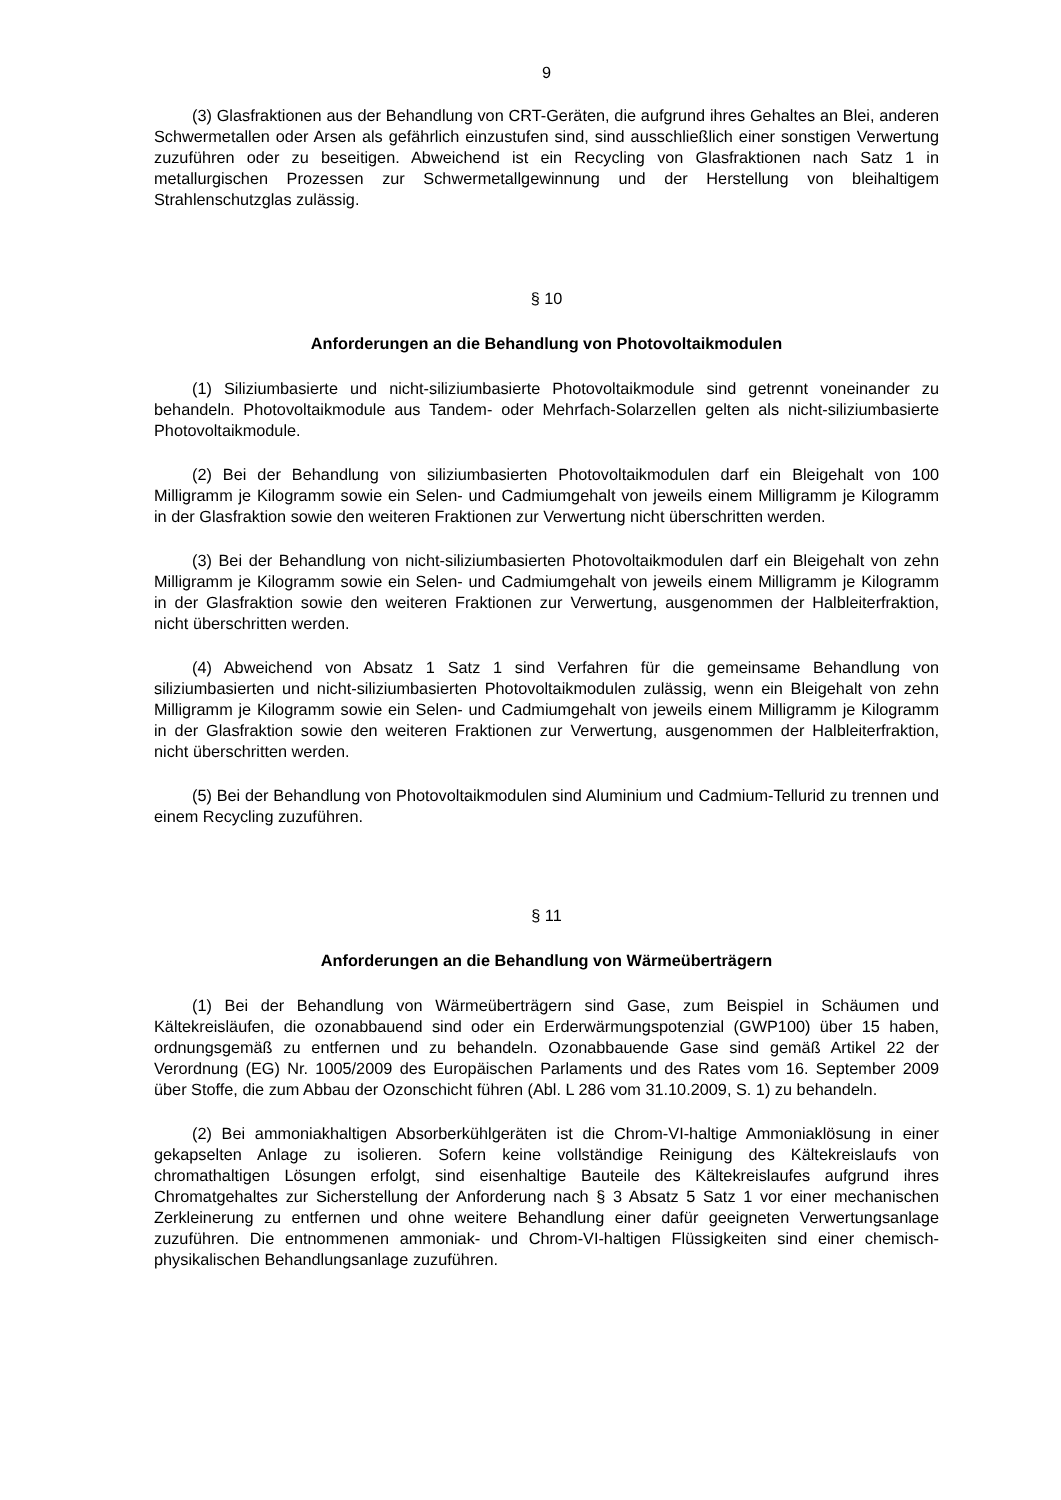9
(3) Glasfraktionen aus der Behandlung von CRT-Geräten, die aufgrund ihres Gehaltes an Blei, anderen Schwermetallen oder Arsen als gefährlich einzustufen sind, sind ausschließlich einer sonstigen Verwertung zuzuführen oder zu beseitigen. Abweichend ist ein Recycling von Glasfraktionen nach Satz 1 in metallurgischen Prozessen zur Schwermetallgewinnung und der Herstellung von bleihaltigem Strahlenschutzglas zulässig.
§ 10
Anforderungen an die Behandlung von Photovoltaikmodulen
(1) Siliziumbasierte und nicht-siliziumbasierte Photovoltaikmodule sind getrennt voneinander zu behandeln. Photovoltaikmodule aus Tandem- oder Mehrfach-Solarzellen gelten als nicht-siliziumbasierte Photovoltaikmodule.
(2) Bei der Behandlung von siliziumbasierten Photovoltaikmodulen darf ein Bleigehalt von 100 Milligramm je Kilogramm sowie ein Selen- und Cadmiumgehalt von jeweils einem Milligramm je Kilogramm in der Glasfraktion sowie den weiteren Fraktionen zur Verwertung nicht überschritten werden.
(3) Bei der Behandlung von nicht-siliziumbasierten Photovoltaikmodulen darf ein Bleigehalt von zehn Milligramm je Kilogramm sowie ein Selen- und Cadmiumgehalt von jeweils einem Milligramm je Kilogramm in der Glasfraktion sowie den weiteren Fraktionen zur Verwertung, ausgenommen der Halbleiterfraktion, nicht überschritten werden.
(4) Abweichend von Absatz 1 Satz 1 sind Verfahren für die gemeinsame Behandlung von siliziumbasierten und nicht-siliziumbasierten Photovoltaikmodulen zulässig, wenn ein Bleigehalt von zehn Milligramm je Kilogramm sowie ein Selen- und Cadmiumgehalt von jeweils einem Milligramm je Kilogramm in der Glasfraktion sowie den weiteren Fraktionen zur Verwertung, ausgenommen der Halbleiterfraktion, nicht überschritten werden.
(5) Bei der Behandlung von Photovoltaikmodulen sind Aluminium und Cadmium-Tellurid zu trennen und einem Recycling zuzuführen.
§ 11
Anforderungen an die Behandlung von Wärmeüberträgern
(1) Bei der Behandlung von Wärmeüberträgern sind Gase, zum Beispiel in Schäumen und Kältekreisläufen, die ozonabbauend sind oder ein Erderwärmungspotenzial (GWP100) über 15 haben, ordnungsgemäß zu entfernen und zu behandeln. Ozonabbauende Gase sind gemäß Artikel 22 der Verordnung (EG) Nr. 1005/2009 des Europäischen Parlaments und des Rates vom 16. September 2009 über Stoffe, die zum Abbau der Ozonschicht führen (Abl. L 286 vom 31.10.2009, S. 1) zu behandeln.
(2) Bei ammoniakhaltigen Absorberkühlgeräten ist die Chrom-VI-haltige Ammoniaklösung in einer gekapselten Anlage zu isolieren. Sofern keine vollständige Reinigung des Kältekreislaufs von chromathaltigen Lösungen erfolgt, sind eisenhaltige Bauteile des Kältekreislaufes aufgrund ihres Chromatgehaltes zur Sicherstellung der Anforderung nach § 3 Absatz 5 Satz 1 vor einer mechanischen Zerkleinerung zu entfernen und ohne weitere Behandlung einer dafür geeigneten Verwertungsanlage zuzuführen. Die entnommenen ammoniak- und Chrom-VI-haltigen Flüssigkeiten sind einer chemisch-physikalischen Behandlungsanlage zuzuführen.